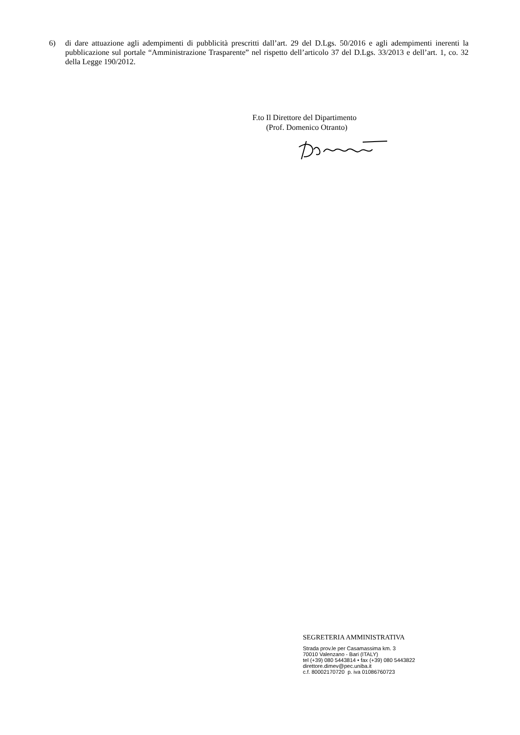6) di dare attuazione agli adempimenti di pubblicità prescritti dall’art. 29 del D.Lgs. 50/2016 e agli adempimenti inerenti la pubblicazione sul portale “Amministrazione Trasparente” nel rispetto dell’articolo 37 del D.Lgs. 33/2013 e dell’art. 1, co. 32 della Legge 190/2012.
F.to Il Direttore del Dipartimento
(Prof. Domenico Otranto)
SEGRETERIA AMMINISTRATIVA
Strada prov.le per Casamassima km. 3
70010 Valenzano - Bari (ITALY)
tel (+39) 080 5443814 • fax (+39) 080 5443822
direttore.dimev@pec.uniba.it
c.f. 80002170720 p. iva 01086760723